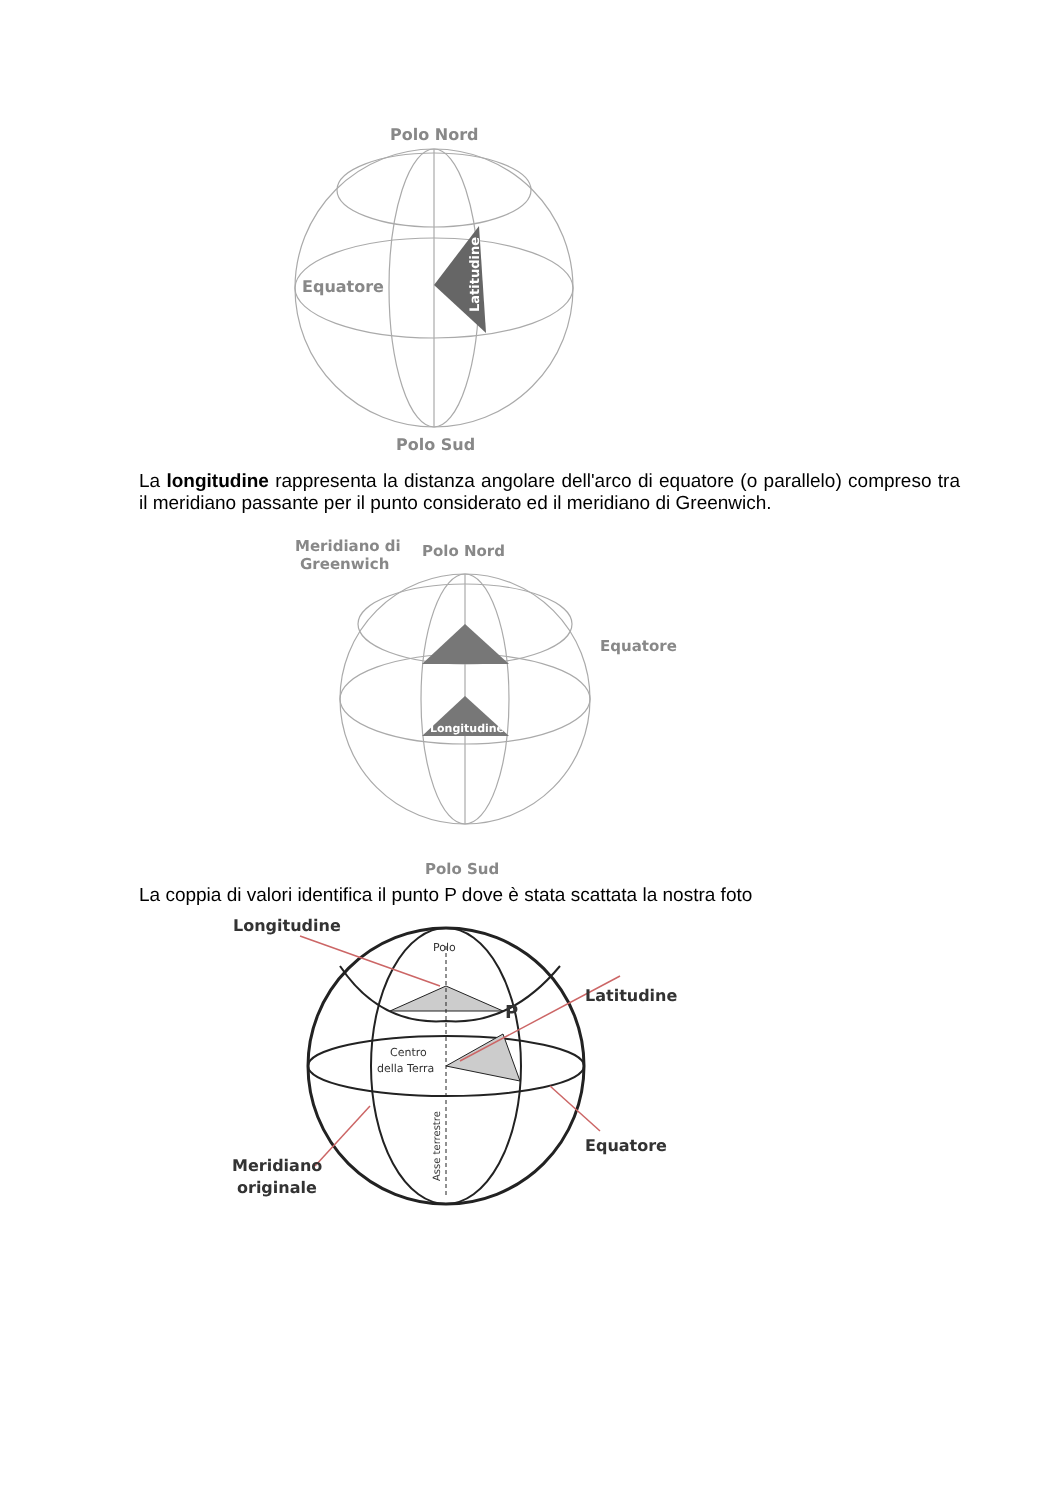Polo Nord
Equatore
Polo Sud
Latitudine
La longitudine rappresenta la distanza angolare dell'arco di equatore (o parallelo) compreso tra il meridiano passante per il punto considerato ed il meridiano di Greenwich.
Meridiano di
Greenwich
Polo Nord
Equatore
Polo Sud
Longitudine
La coppia di valori identifica il punto P dove è stata scattata la nostra foto
Longitudine
Polo
Latitudine
P
Centro
della Terra
Equatore
Meridiano
originale
Asse terrestre